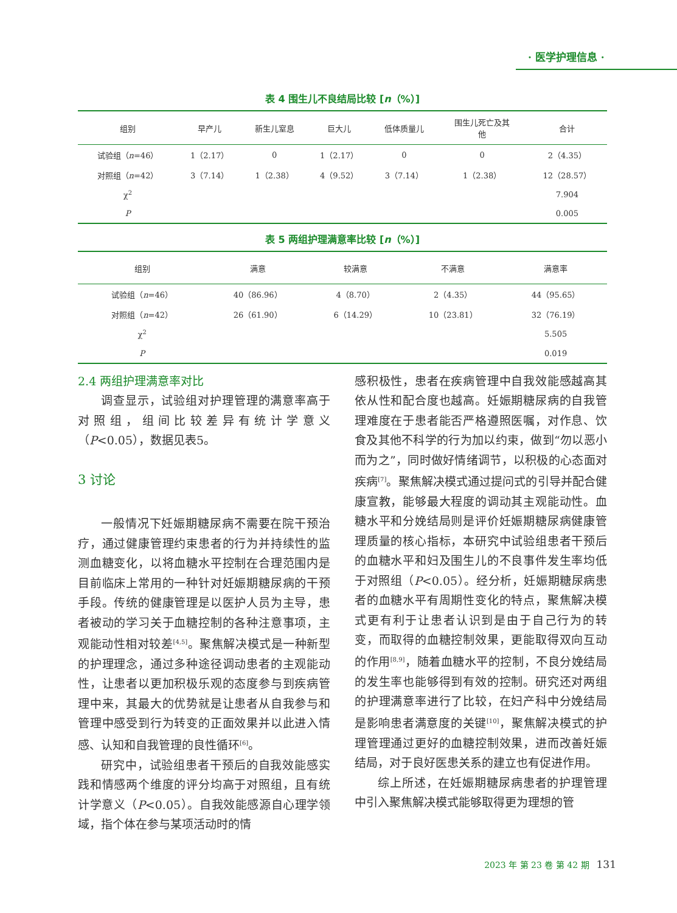· 医学护理信息 ·
表 4 围生儿不良结局比较 [n（%）]
| 组别 | 早产儿 | 新生儿窒息 | 巨大儿 | 低体质量儿 | 围生儿死亡及其 他 | 合计 |
| --- | --- | --- | --- | --- | --- | --- |
| 试验组（ n =46） | 1（2.17） | 0 | 1（2.17） | 0 | 0 | 2（4.35） |
| 对照组（ n =42） | 3（7.14） | 1（2.38） | 4（9.52） | 3（7.14） | 1（2.38） | 12（28.57） |
| χ<sup>2</sup> | | | | | | 7.904 |
| P | | | | | | 0.005 |
表 5 两组护理满意率比较 [n（%）]
| 组别 | 满意 | 较满意 | 不满意 | 满意率 |
| --- | --- | --- | --- | --- |
| 试验组（ n =46） | 40（86.96） | 4（8.70） | 2（4.35） | 44（95.65） |
| 对照组（ n =42） | 26（61.90） | 6（14.29） | 10（23.81） | 32（76.19） |
| χ<sup>2</sup> | | | | 5.505 |
| P | | | | 0.019 |
2.4 两组护理满意率对比
调查显示，试验组对护理管理的满意率高于对照组，组间比较差异有统计学意义（P<0.05），数据见表5。
3 讨论
一般情况下妊娠期糖尿病不需要在院干预治疗，通过健康管理约束患者的行为并持续性的监测血糖变化，以将血糖水平控制在合理范围内是目前临床上常用的一种针对妊娠期糖尿病的干预手段。传统的健康管理是以医护人员为主导，患者被动的学习关于血糖控制的各种注意事项，主观能动性相对较差<sup>[4,5]</sup>。聚焦解决模式是一种新型的护理理念，通过多种途径调动患者的主观能动性，让患者以更加积极乐观的态度参与到疾病管理中来，其最大的优势就是让患者从自我参与和管理中感受到行为转变的正面效果并以此进入情感、认知和自我管理的良性循环<sup>[6]</sup>。
研究中，试验组患者干预后的自我效能感实践和情感两个维度的评分均高于对照组，且有统计学意义（P<0.05）。自我效能感源自心理学领域，指个体在参与某项活动时的情
感积极性，患者在疾病管理中自我效能感越高其依从性和配合度也越高。妊娠期糖尿病的自我管理难度在于患者能否严格遵照医嘱，对作息、饮食及其他不科学的行为加以约束，做到“勿以恶小而为之”，同时做好情绪调节，以积极的心态面对疾病<sup>[7]</sup>。聚焦解决模式通过提问式的引导并配合健康宣教，能够最大程度的调动其主观能动性。血糖水平和分娩结局则是评价妊娠期糖尿病健康管理质量的核心指标，本研究中试验组患者干预后的血糖水平和妇及围生儿的不良事件发生率均低于对照组（P<0.05）。经分析，妊娠期糖尿病患者的血糖水平有周期性变化的特点，聚焦解决模式更有利于让患者认识到是由于自己行为的转变，而取得的血糖控制效果，更能取得双向互动的作用<sup>[8,9]</sup>，随着血糖水平的控制，不良分娩结局的发生率也能够得到有效的控制。研究还对两组的护理满意率进行了比较，在妇产科中分娩结局是影响患者满意度的关键<sup>[10]</sup>，聚焦解决模式的护理管理通过更好的血糖控制效果，进而改善妊娠结局，对于良好医患关系的建立也有促进作用。
综上所述，在妊娠期糖尿病患者的护理管理中引入聚焦解决模式能够取得更为理想的管
2023 年 第 23 卷 第 42 期 131